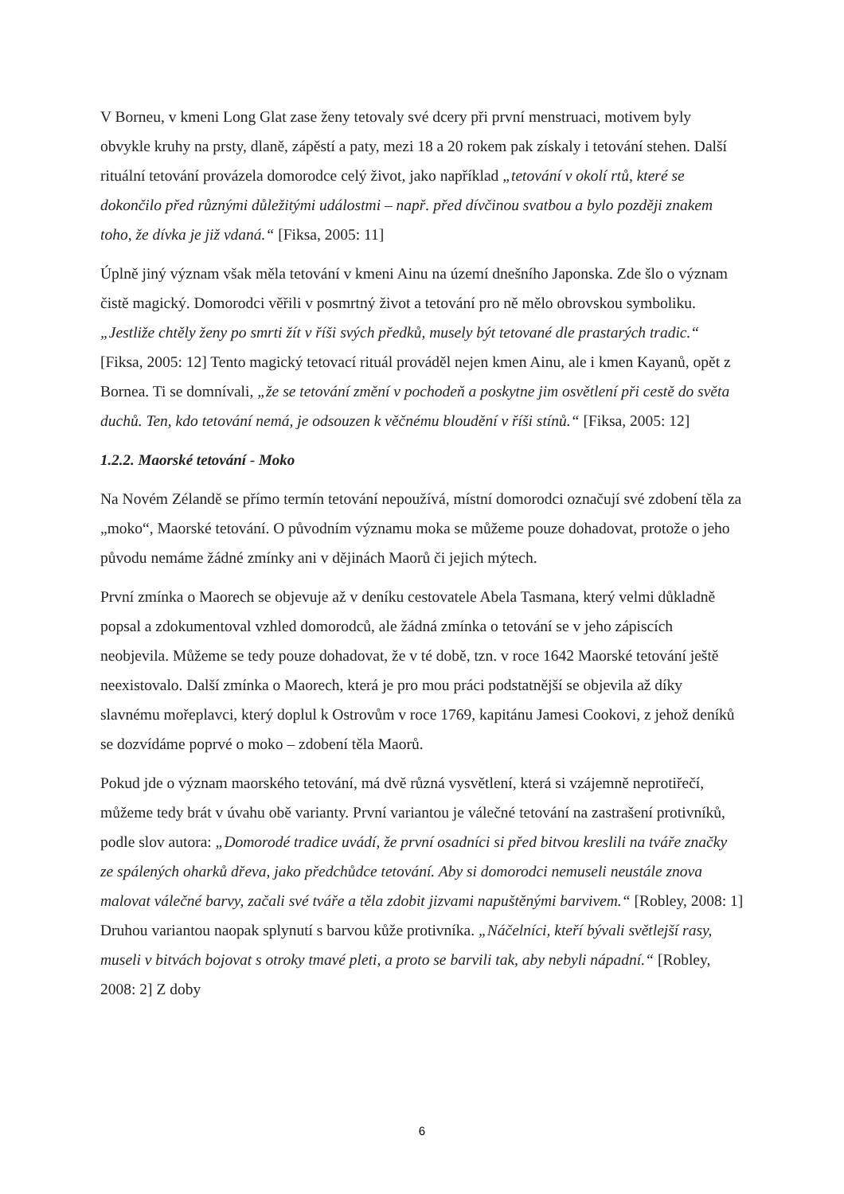V Borneu, v kmeni Long Glat zase ženy tetovaly své dcery při první menstruaci, motivem byly obvykle kruhy na prsty, dlaně, zápěstí a paty, mezi 18 a 20 rokem pak získaly i tetování stehen. Další rituální tetování provázela domorodce celý život, jako například „tetování v okolí rtů, které se dokončilo před různými důležitými událostmi – např. před dívčinou svatbou a bylo později znakem toho, že dívka je již vdaná.“ [Fiksa, 2005: 11]
Úplně jiný význam však měla tetování v kmeni Ainu na území dnešního Japonska. Zde šlo o význam čistě magický. Domorodci věřili v posmrtný život a tetování pro ně mělo obrovskou symboliku. „Jestliže chtěly ženy po smrti žít v říši svých předků, musely být tetované dle prastarých tradic.“ [Fiksa, 2005: 12] Tento magický tetovací rituál prováděl nejen kmen Ainu, ale i kmen Kayanů, opět z Bornea. Ti se domnívali, „že se tetování změní v pochodeň a poskytne jim osvětlení při cestě do světa duchů. Ten, kdo tetování nemá, je odsouzen k věčnému bloudění v říši stínů.“ [Fiksa, 2005: 12]
1.2.2. Maorské tetování - Moko
Na Novém Zélandě se přímo termín tetování nepoužívá, místní domorodci označují své zdobení těla za „moko“, Maorské tetování. O původním významu moka se můžeme pouze dohadovat, protože o jeho původu nemáme žádné zmínky ani v dějinách Maorů či jejich mýtech.
První zmínka o Maorech se objevuje až v deníku cestovatele Abela Tasmana, který velmi důkladně popsal a zdokumentoval vzhled domorodců, ale žádná zmínka o tetování se v jeho zápiscích neobjevila. Můžeme se tedy pouze dohadovat, že v té době, tzn. v roce 1642 Maorské tetování ještě neexistovalo. Další zmínka o Maorech, která je pro mou práci podstatnější se objevila až díky slavnému mořeplavci, který doplul k Ostrovům v roce 1769, kapitánu Jamesi Cookovi, z jehož deníků se dozvídáme poprvé o moko – zdobení těla Maorů.
Pokud jde o význam maorského tetování, má dvě různá vysvětlení, která si vzájemně neprotiřečí, můžeme tedy brát v úvahu obě varianty. První variantou je válečné tetování na zastrašení protivníků, podle slov autora: „Domorodé tradice uvádí, že první osadníci si před bitvou kreslili na tváře značky ze spálených oharků dřeva, jako předchůdce tetování. Aby si domorodci nemuseli neustále znova malovat válečné barvy, začali své tváře a těla zdobit jizvami napuštěnými barvivem.“ [Robley, 2008: 1] Druhou variantou naopak splynutí s barvou kůže protivníka. „Náčelníci, kteří bývali světlejší rasy, museli v bitvách bojovat s otroky tmavé pleti, a proto se barvili tak, aby nebyli nápadní.“ [Robley, 2008: 2] Z doby
6